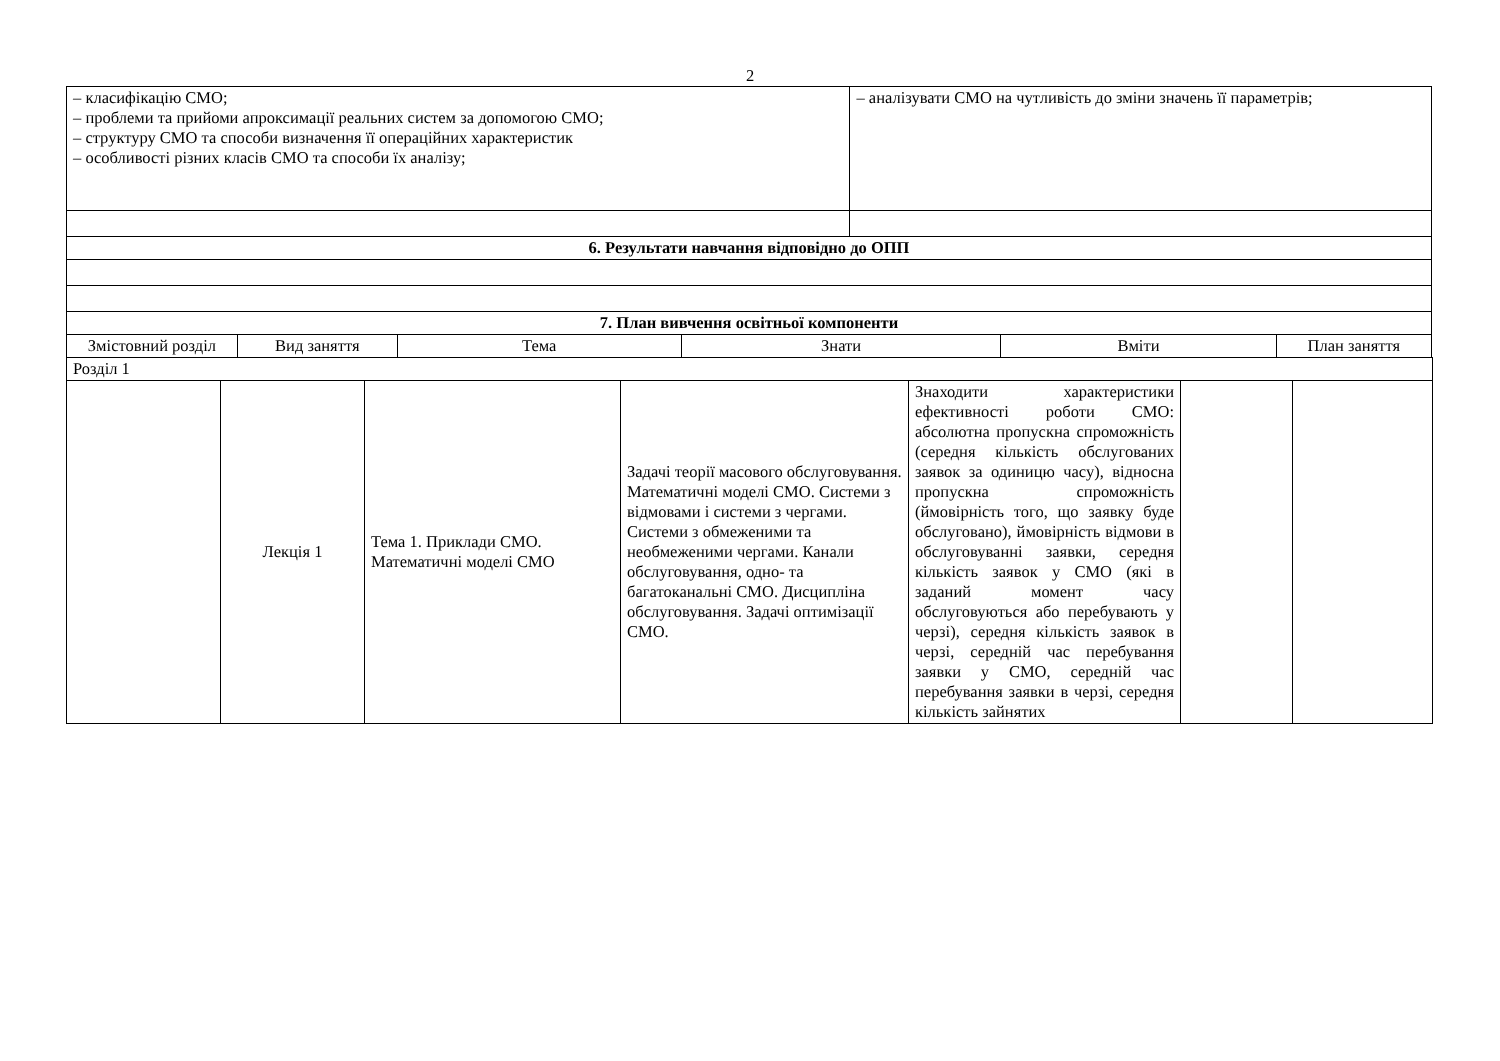2
| – класифікацію СМО; – проблеми та прийоми апроксимації реальних систем за допомогою СМО; – структуру СМО та способи визначення її операційних характеристик – особливості різних класів СМО та способи їх аналізу; | | | | – аналізувати СМО на чутливість до зміни значень її параметрів; | | |
| 6. Результати навчання відповідно до ОПП | | | | | | |
| 7. План вивчення освітньої компоненти | | | | | | |
| Змістовний розділ | Вид заняття | Тема | Знати | | Вміти | План заняття |
| Розділ 1 | | | | | | |
| | Лекція 1 | Тема 1. Приклади СМО. Математичні моделі СМО | Задачі теорії масового обслуговування. Математичні моделі СМО. Системи з відмовами і системи з чергами. Системи з обмеженими та необмеженими чергами. Канали обслуговування, одно- та багатоканальні СМО. Дисципліна обслуговування. Задачі оптимізації СМО. | Знаходити характеристики ефективності роботи СМО: абсолютна пропускна спроможність (середня кількість обслугованих заявок за одиницю часу), відносна пропускна спроможність (ймовірність того, що заявку буде обслуговано), ймовірність відмови в обслуговуванні заявки, середня кількість заявок у СМО (які в заданий момент часу обслуговуються або перебувають у черзі), середня кількість заявок в черзі, середній час перебування заявки у СМО, середній час перебування заявки в черзі, середня кількість зайнятих | | |